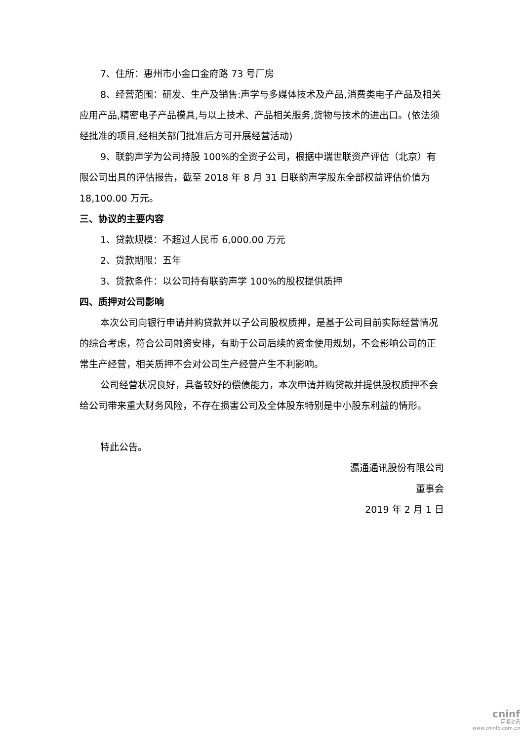7、住所：惠州市小金口金府路 73 号厂房
8、经营范围：研发、生产及销售:声学与多媒体技术及产品,消费类电子产品及相关应用产品,精密电子产品模具,与以上技术、产品相关服务,货物与技术的进出口。(依法须经批准的项目,经相关部门批准后方可开展经营活动)
9、联韵声学为公司持股 100%的全资子公司，根据中瑞世联资产评估（北京）有限公司出具的评估报告，截至 2018 年 8 月 31 日联韵声学股东全部权益评估价值为 18,100.00 万元。
三、协议的主要内容
1、贷款规模：不超过人民币 6,000.00 万元
2、贷款期限：五年
3、贷款条件：以公司持有联韵声学 100%的股权提供质押
四、质押对公司影响
本次公司向银行申请并购贷款并以子公司股权质押，是基于公司目前实际经营情况的综合考虑，符合公司融资安排，有助于公司后续的资金使用规划，不会影响公司的正常生产经营，相关质押不会对公司生产经营产生不利影响。
公司经营状况良好，具备较好的偿债能力，本次申请并购贷款并提供股权质押不会给公司带来重大财务风险，不存在损害公司及全体股东特别是中小股东利益的情形。
特此公告。
瀛通通讯股份有限公司
董事会
2019 年 2 月 1 日
cninf
巨潮资讯
www.cninfo.com.cn